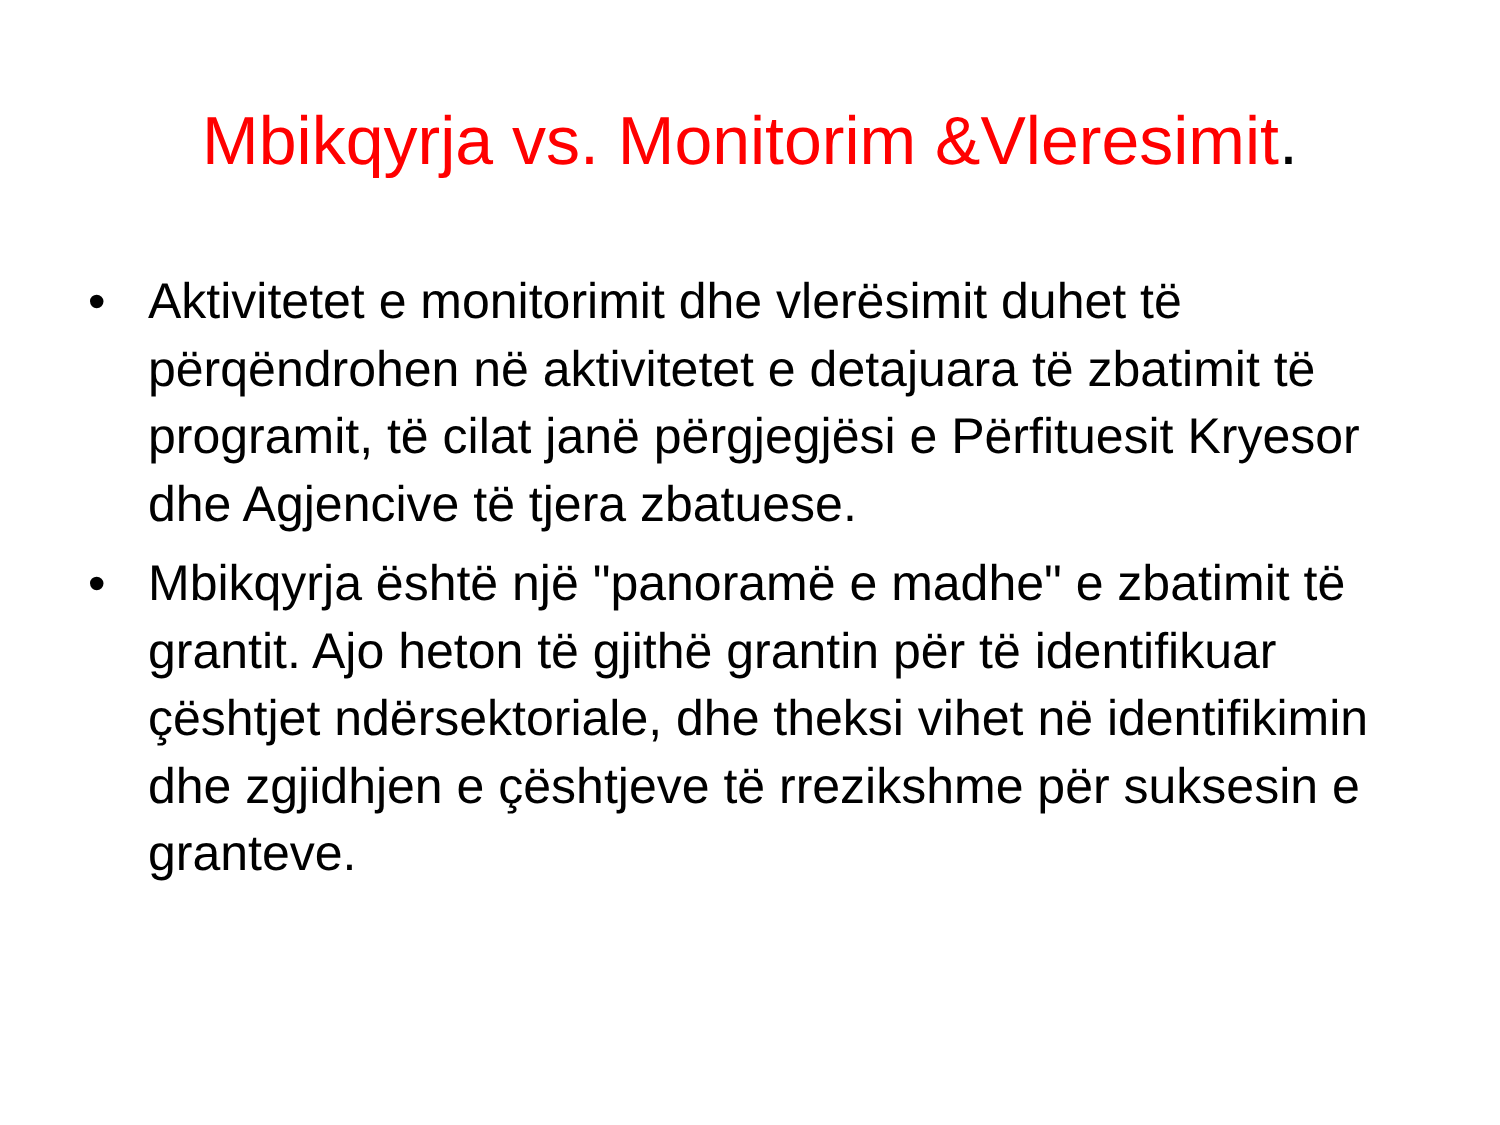Mbikqyrja vs. Monitorim &Vleresimit.
• Aktivitetet e monitorimit dhe vlerësimit duhet të përqëndrohen në aktivitetet e detajuara të zbatimit të programit, të cilat janë përgjegjësi e Përfituesit Kryesor dhe Agjencive të tjera zbatuese.
• Mbikqyrja është një "panoramë e madhe" e zbatimit të grantit. Ajo heton të gjithë grantin për të identifikuar çështjet ndërsektoriale, dhe theksi vihet në identifikimin dhe zgjidhjen e çështjeve të rrezikshme për suksesin e granteve.